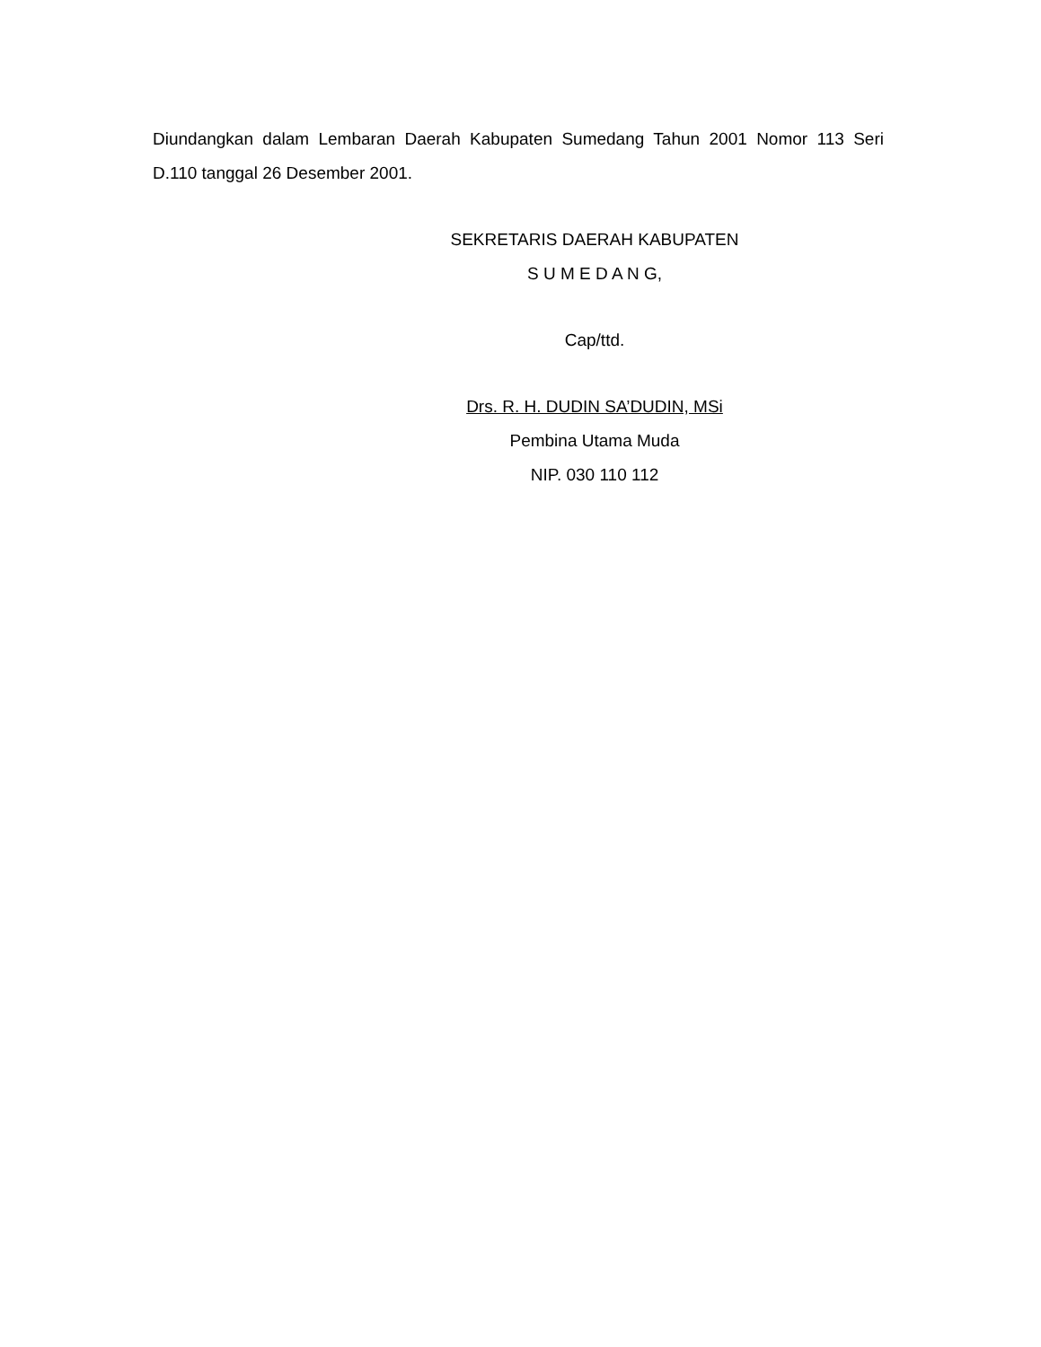Diundangkan dalam Lembaran Daerah Kabupaten Sumedang Tahun 2001 Nomor 113 Seri D.110 tanggal 26 Desember 2001.
SEKRETARIS DAERAH KABUPATEN
S U M E D A N G,
Cap/ttd.
Drs. R. H. DUDIN SA’DUDIN, MSi
Pembina Utama Muda
NIP. 030 110 112